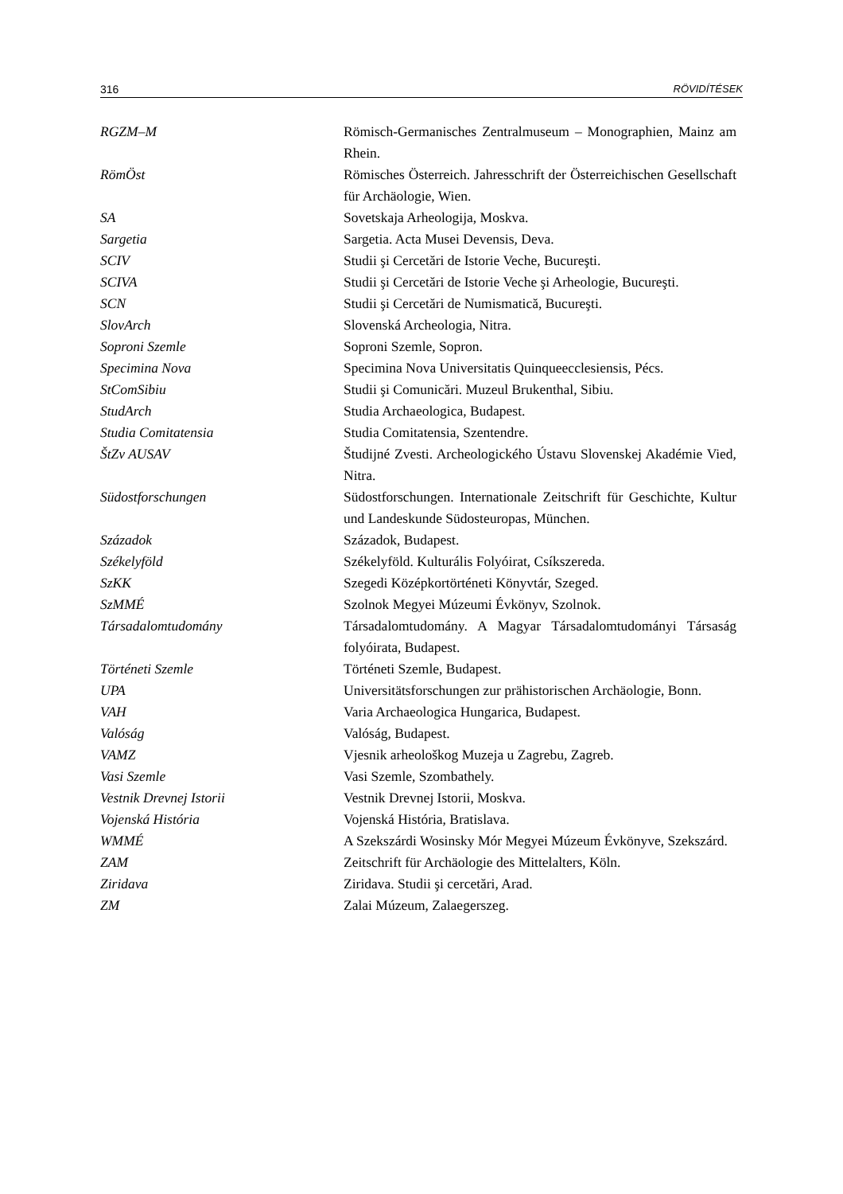316 RÖVIDÍTÉSEK
RGZM–M Römisch-Germanisches Zentralmuseum – Monographien, Mainz am Rhein.
RömÖst Römisches Österreich. Jahresschrift der Österreichischen Gesellschaft für Archäologie, Wien.
SA Sovetskaja Arheologija, Moskva.
Sargetia Sargetia. Acta Musei Devensis, Deva.
SCIV Studii şi Cercetări de Istorie Veche, Bucureşti.
SCIVA Studii şi Cercetări de Istorie Veche şi Arheologie, Bucureşti.
SCN Studii şi Cercetări de Numismatică, Bucureşti.
SlovArch Slovenská Archeologia, Nitra.
Soproni Szemle Soproni Szemle, Sopron.
Specimina Nova Specimina Nova Universitatis Quinqueecclesiensis, Pécs.
StComSibiu Studii şi Comunicări. Muzeul Brukenthal, Sibiu.
StudArch Studia Archaeologica, Budapest.
Studia Comitatensia Studia Comitatensia, Szentendre.
ŠtZv AUSAV Študijné Zvesti. Archeologického Ústavu Slovenskej Akadémie Vied, Nitra.
Südostforschungen Südostforschungen. Internationale Zeitschrift für Geschichte, Kultur und Landeskunde Südosteuropas, München.
Századok Századok, Budapest.
Székelyföld Székelyföld. Kulturális Folyóirat, Csíkszereda.
SzKK Szegedi Középkortörténeti Könyvtár, Szeged.
SzMMÉ Szolnok Megyei Múzeumi Évkönyv, Szolnok.
Társadalomtudomány Társadalomtudomány. A Magyar Társadalomtudományi Társaság folyóirata, Budapest.
Történeti Szemle Történeti Szemle, Budapest.
UPA Universitätsforschungen zur prähistorischen Archäologie, Bonn.
VAH Varia Archaeologica Hungarica, Budapest.
Valóság Valóság, Budapest.
VAMZ Vjesnik arheološkog Muzeja u Zagrebu, Zagreb.
Vasi Szemle Vasi Szemle, Szombathely.
Vestnik Drevnej Istorii Vestnik Drevnej Istorii, Moskva.
Vojenská História Vojenská História, Bratislava.
WMMÉ A Szekszárdi Wosinsky Mór Megyei Múzeum Évkönyve, Szekszárd.
ZAM Zeitschrift für Archäologie des Mittelalters, Köln.
Ziridava Ziridava. Studii şi cercetări, Arad.
ZM Zalai Múzeum, Zalaegerszeg.